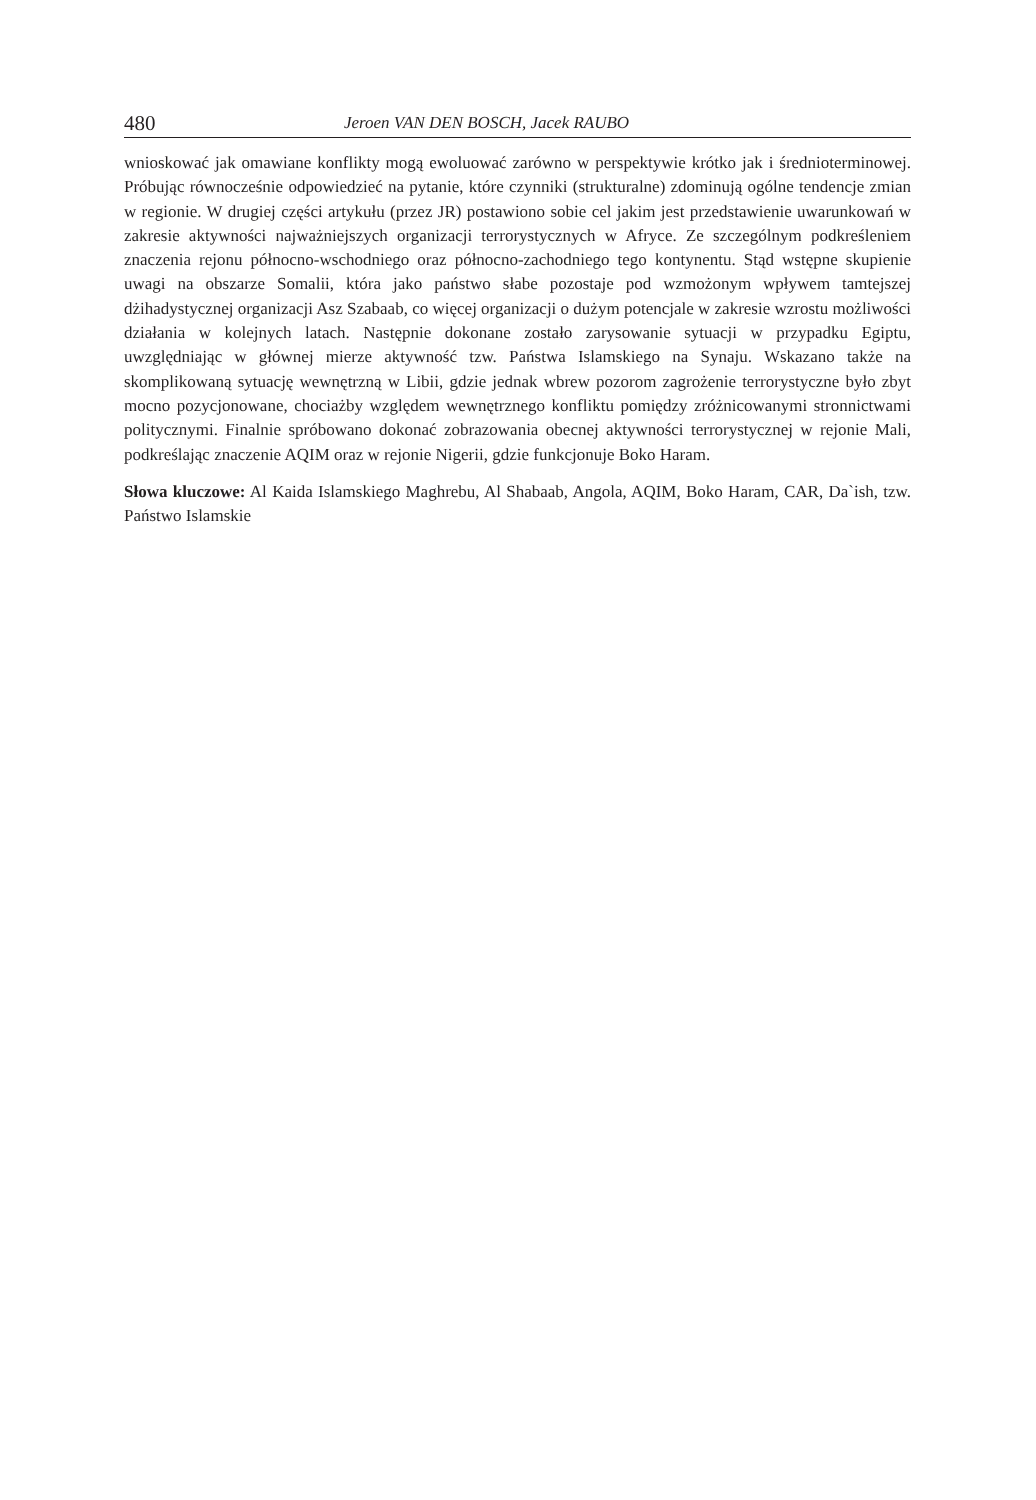480 Jeroen VAN DEN BOSCH, Jacek RAUBO
wnioskować jak omawiane konflikty mogą ewoluować zarówno w perspektywie krótko jak i średnioterminowej. Próbując równocześnie odpowiedzieć na pytanie, które czynniki (strukturalne) zdominują ogólne tendencje zmian w regionie. W drugiej części artykułu (przez JR) postawiono sobie cel jakim jest przedstawienie uwarunkowań w zakresie aktywności najważniejszych organizacji terrorystycznych w Afryce. Ze szczególnym podkreśleniem znaczenia rejonu północno-wschodniego oraz północno-zachodniego tego kontynentu. Stąd wstępne skupienie uwagi na obszarze Somalii, która jako państwo słabe pozostaje pod wzmożonym wpływem tamtejszej dżihadystycznej organizacji Asz Szabaab, co więcej organizacji o dużym potencjale w zakresie wzrostu możliwości działania w kolejnych latach. Następnie dokonane zostało zarysowanie sytuacji w przypadku Egiptu, uwzględniając w głównej mierze aktywność tzw. Państwa Islamskiego na Synaju. Wskazano także na skomplikowaną sytuację wewnętrzną w Libii, gdzie jednak wbrew pozorom zagrożenie terrorystyczne było zbyt mocno pozycjonowane, chociażby względem wewnętrznego konfliktu pomiędzy zróżnicowanymi stronnictwami politycznymi. Finalnie spróbowano dokonać zobrazowania obecnej aktywności terrorystycznej w rejonie Mali, podkreślając znaczenie AQIM oraz w rejonie Nigerii, gdzie funkcjonuje Boko Haram.
Słowa kluczowe: Al Kaida Islamskiego Maghrebu, Al Shabaab, Angola, AQIM, Boko Haram, CAR, Da`ish, tzw. Państwo Islamskie